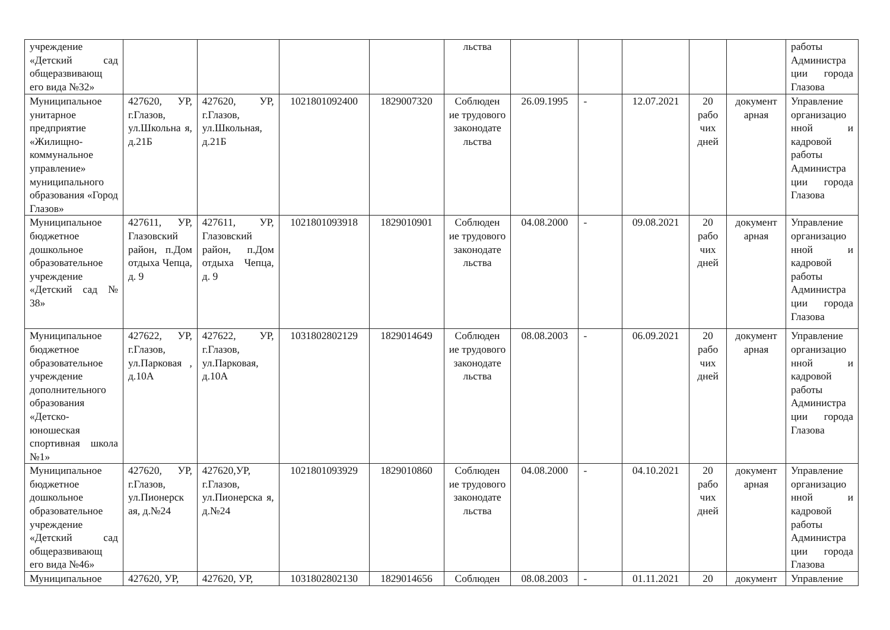| учреждение «Детский сад общеразвивающ его вида №32» | | | | | льства | | | | | | работы Администра ции города Глазова |
| Муниципальное унитарное предприятие «Жилищно-коммунальное управление» муниципального образования «Город Глазов» | 427620, УР, г.Глазов, ул.Школьна я, д.21Б | 427620, УР, г.Глазов, ул.Школьная, д.21Б | 1021801092400 | 1829007320 | Соблюден ие трудового законодате льства | 26.09.1995 | - | 12.07.2021 | 20 рабо чих дней | документ арная | Управление организацио нной и кадровой работы Администра ции города Глазова |
| Муниципальное бюджетное дошкольное образовательное учреждение «Детский сад № 38» | 427611, УР, Глазовский район, п.Дом отдыха Чепца, д. 9 | 427611, УР, Глазовский район, п.Дом отдыха Чепца, д. 9 | 1021801093918 | 1829010901 | Соблюден ие трудового законодате льства | 04.08.2000 | - | 09.08.2021 | 20 рабо чих дней | документ арная | Управление организацио нной и кадровой работы Администра ции города Глазова |
| Муниципальное бюджетное образовательное учреждение дополнительного образования «Детско-юношеская спортивная школа №1» | 427622, УР, г.Глазов, ул.Парковая , д.10А | 427622, УР, г.Глазов, ул.Парковая, д.10А | 1031802802129 | 1829014649 | Соблюден ие трудового законодате льства | 08.08.2003 | - | 06.09.2021 | 20 рабо чих дней | документ арная | Управление организацио нной и кадровой работы Администра ции города Глазова |
| Муниципальное бюджетное дошкольное образовательное учреждение «Детский сад общеразвивающ его вида №46» | 427620, УР, г.Глазов, ул.Пионерск ая, д.№24 | 427620,УР, г.Глазов, ул.Пионерска я, д.№24 | 1021801093929 | 1829010860 | Соблюден ие трудового законодате льства | 04.08.2000 | - | 04.10.2021 | 20 рабо чих дней | документ арная | Управление организацио нной и кадровой работы Администра ции города Глазова |
| Муниципальное | 427620, УР, | 427620, УР, | 1031802802130 | 1829014656 | Соблюден | 08.08.2003 | - | 01.11.2021 | 20 | документ | Управление |